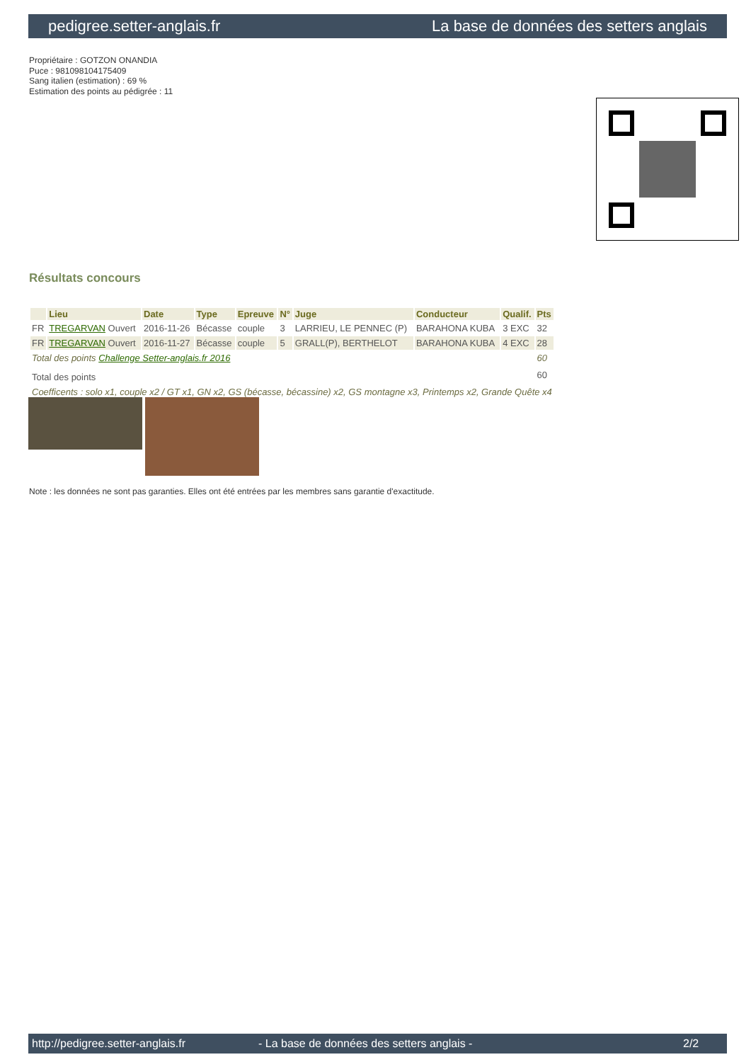pedigree.setter-anglais.fr La base de données des setters anglais
Propriétaire : GOTZON ONANDIA
Puce : 981098104175409
Sang italien (estimation) : 69 %
Estimation des points au pédigrée : 11
Résultats concours
| | Lieu | Date | Type | Epreuve | N° | Juge | Conducteur | Qualif. | Pts |
| --- | --- | --- | --- | --- | --- | --- | --- | --- | --- |
| FR | TREGARVAN Ouvert | 2016-11-26 | Bécasse | couple | 3 | LARRIEU, LE PENNEC (P) | BARAHONA KUBA | 3 EXC | 32 |
| FR | TREGARVAN Ouvert | 2016-11-27 | Bécasse | couple | 5 | GRALL(P), BERTHELOT | BARAHONA KUBA | 4 EXC | 28 |
| Total des points Challenge Setter-anglais.fr 2016 | | | | | | | | | 60 |
| Total des points | | | | | | | | | 60 |
| Coefficents : solo x1, couple x2 / GT x1, GN x2, GS (bécasse, bécassine) x2, GS montagne x3, Printemps x2, Grande Quête x4 | | | | | | | | | |
Note : les données ne sont pas garanties. Elles ont été entrées par les membres sans garantie d'exactitude.
http://pedigree.setter-anglais.fr - La base de données des setters anglais - 2/2